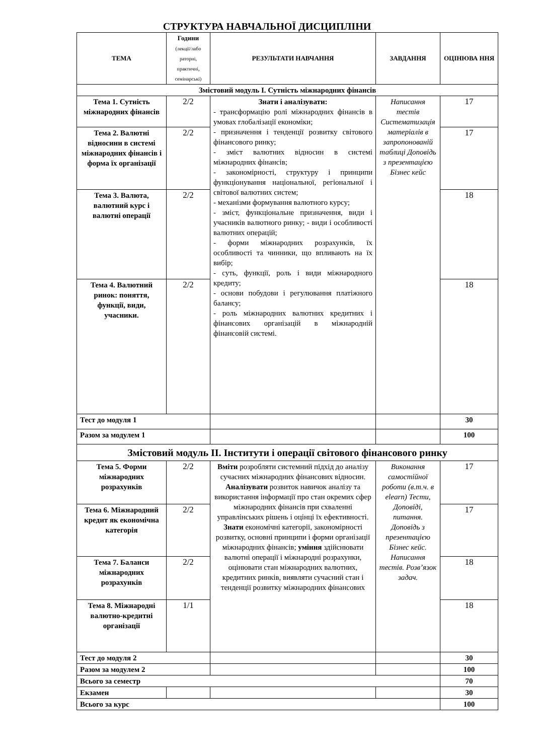СТРУКТУРА НАВЧАЛЬНОЇ ДИСЦИПЛІНИ
| ТЕМА | Години (лекції/лабо раторні, практичні, семінарські) | РЕЗУЛЬТАТИ НАВЧАННЯ | ЗАВДАННЯ | ОЦІНЮВА ННЯ |
| --- | --- | --- | --- | --- |
| Змістовий модуль І. Сутність міжнародних фінансів | | | | |
| Тема 1. Сутність міжнародних фінансів | 2/2 | Знати і аналізувати: - трансформацію ролі міжнародних фінансів в умовах глобалізації економіки; - призначення і тенденції розвитку світового фінансового ринку; - зміст валютних відносин в системі міжнародних фінансів; - закономірності, структуру і принципи функціонування національної, регіональної і світової валютних систем; - механізми формування валютного курсу; - зміст, функціональне призначення, види і учасників валютного ринку; - види і особливості валютних операцій; - форми міжнародних розрахунків, їх особливості та чинники, що впливають на їх вибір; - суть, функції, роль і види міжнародного кредиту; - основи побудови і регулювання платіжного балансу; - роль міжнародних валютних кредитних і фінансових організацій в міжнародній фінансовій системі. | Написання тестів Систематизація матеріалів в запропонованій таблиці Доповідь з презентацією Бізнес кейс | 17 |
| Тема 2. Валютні відносини в системі міжнародних фінансів і форма їх організації | 2/2 | | | 17 |
| Тема 3. Валюта, валютний курс і валютні операції | 2/2 | | | 18 |
| Тема 4. Валютний ринок: поняття, функції, види, учасники. | 2/2 | | | 18 |
| Тест до модуля 1 | | | | 30 |
| Разом за модулем 1 | | | | 100 |
| Змістовий модуль ІІ. Інститути і операції світового фінансового ринку | | | | |
| Тема 5. Форми міжнародних розрахунків | 2/2 | Вміти розробляти системний підхід до аналізу сучасних міжнародних фінансових відносин. Аналізувати розвиток навичок аналізу та використання інформації про стан окремих сфер міжнародних фінансів при схваленні управлінських рішень і оцінці їх ефективності. Знати економічні категорії, закономірності розвитку, основні принципи і форми організації міжнародних фінансів; уміння здійснювати валютні операції і міжнародні розрахунки, оцінювати стан міжнародних валютних, кредитних ринків, виявляти сучасний стан і тенденції розвитку міжнародних фінансових | Виконання самостійної роботи (в.т.ч. в elearn) Тести, Доповіді, питання. Доповідь з презентацією Бізнес кейс. Написання тестів. Розв’язок задач. | 17 |
| Тема 6. Міжнародний кредит як економічна категорія | 2/2 | | | 17 |
| Тема 7. Баланси міжнародних розрахунків | 2/2 | | | 18 |
| Тема 8. Міжнародні валютно-кредитні організації | 1/1 | | | 18 |
| Тест до модуля 2 | | | | 30 |
| Разом за модулем 2 | | | | 100 |
| Всього за семестр | | | | 70 |
| Екзамен | | | | 30 |
| Всього за курс | | | | 100 |